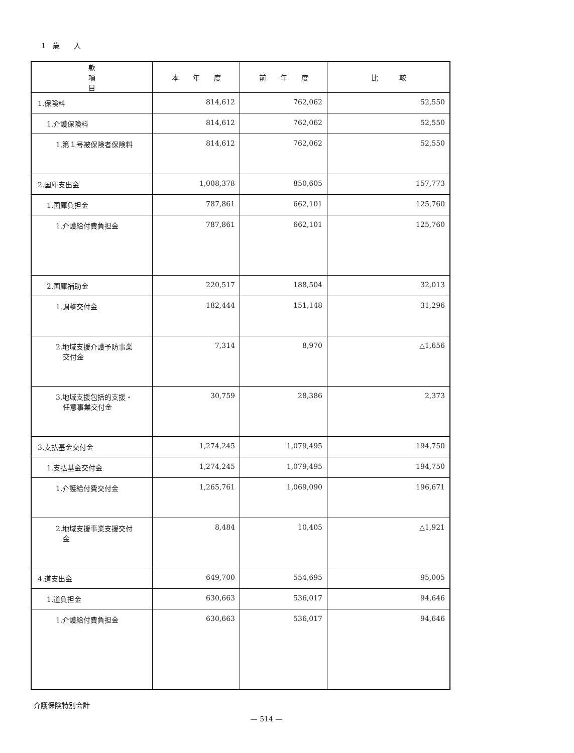1　歳　　入
| 款 項 目 | 本 年 度 | 前 年 度 | 比 較 |
| --- | --- | --- | --- |
| 1.保険料 | 814,612 | 762,062 | 52,550 |
| 1.介護保険料 | 814,612 | 762,062 | 52,550 |
| 1.第１号被保険者保険料 | 814,612 | 762,062 | 52,550 |
| 2.国庫支出金 | 1,008,378 | 850,605 | 157,773 |
| 1.国庫負担金 | 787,861 | 662,101 | 125,760 |
| 1.介護給付費負担金 | 787,861 | 662,101 | 125,760 |
| 2.国庫補助金 | 220,517 | 188,504 | 32,013 |
| 1.調整交付金 | 182,444 | 151,148 | 31,296 |
| 2.地域支援介護予防事業 交付金 | 7,314 | 8,970 | △1,656 |
| 3.地域支援包括的支援・ 任意事業交付金 | 30,759 | 28,386 | 2,373 |
| 3.支払基金交付金 | 1,274,245 | 1,079,495 | 194,750 |
| 1.支払基金交付金 | 1,274,245 | 1,079,495 | 194,750 |
| 1.介護給付費交付金 | 1,265,761 | 1,069,090 | 196,671 |
| 2.地域支援事業支援交付 金 | 8,484 | 10,405 | △1,921 |
| 4.道支出金 | 649,700 | 554,695 | 95,005 |
| 1.道負担金 | 630,663 | 536,017 | 94,646 |
| 1.介護給付費負担金 | 630,663 | 536,017 | 94,646 |
介護保険特別会計
— 514 —